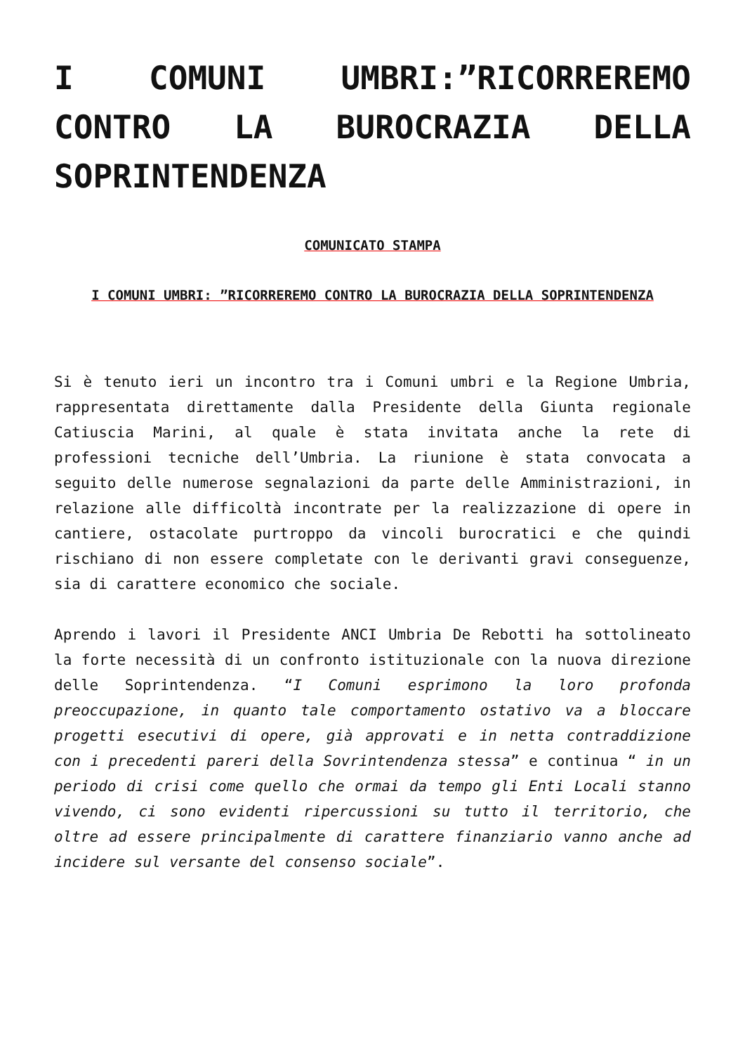I COMUNI UMBRI:”RICORREREMO CONTRO LA BUROCRAZIA DELLA SOPRINTENDENZA
COMUNICATO STAMPA
I COMUNI UMBRI: ”RICORREREMO CONTRO LA BUROCRAZIA DELLA SOPRINTENDENZA
Si è tenuto ieri un incontro tra i Comuni umbri e la Regione Umbria, rappresentata direttamente dalla Presidente della Giunta regionale Catiuscia Marini, al quale è stata invitata anche la rete di professioni tecniche dell’Umbria. La riunione è stata convocata a seguito delle numerose segnalazioni da parte delle Amministrazioni, in relazione alle difficoltà incontrate per la realizzazione di opere in cantiere, ostacolate purtroppo da vincoli burocratici e che quindi rischiano di non essere completate con le derivanti gravi conseguenze, sia di carattere economico che sociale.
Aprendo i lavori il Presidente ANCI Umbria De Rebotti ha sottolineato la forte necessità di un confronto istituzionale con la nuova direzione delle Soprintendenza. “I Comuni esprimono la loro profonda preoccupazione, in quanto tale comportamento ostativo va a bloccare progetti esecutivi di opere, già approvati e in netta contraddizione con i precedenti pareri della Sovrintendenza stessa” e continua “ in un periodo di crisi come quello che ormai da tempo gli Enti Locali stanno vivendo, ci sono evidenti ripercussioni su tutto il territorio, che oltre ad essere principalmente di carattere finanziario vanno anche ad incidere sul versante del consenso sociale”.